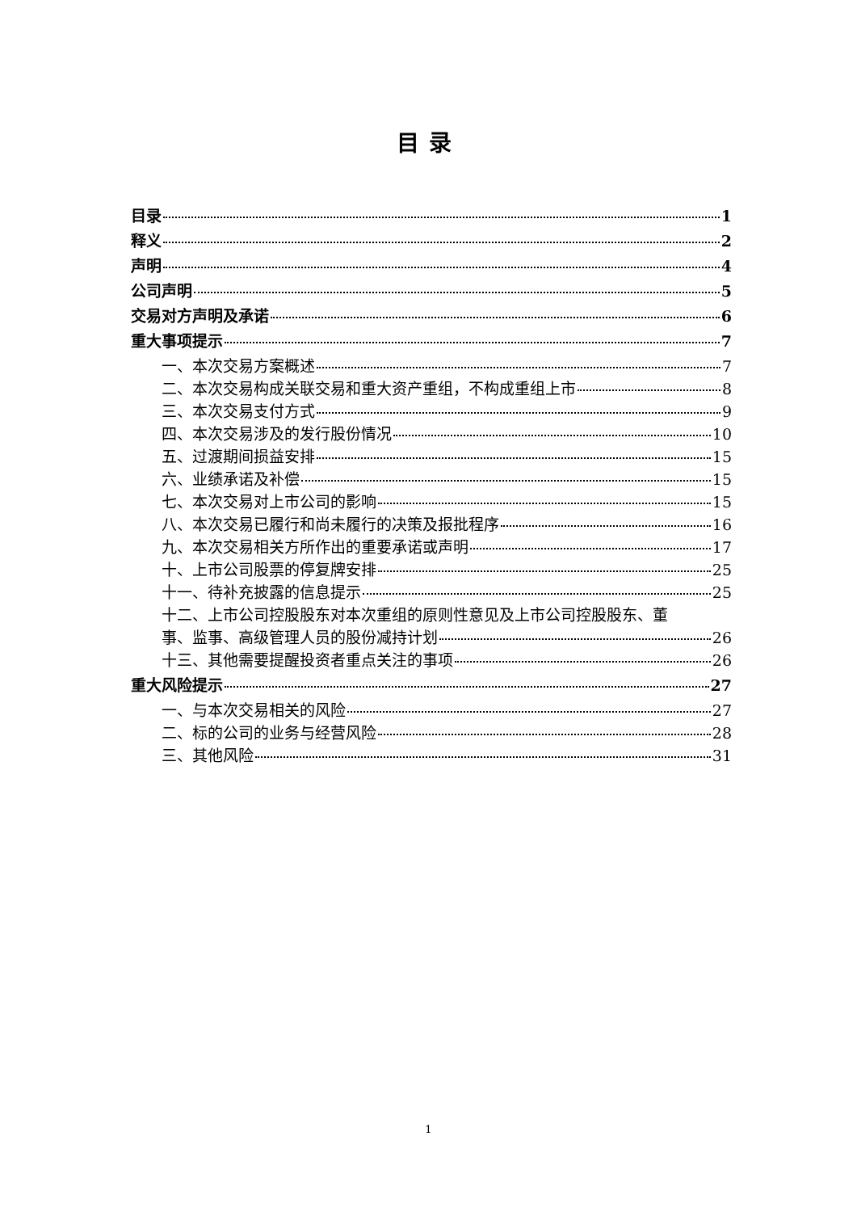目录
目录 1
释义 2
声明 4
公司声明 5
交易对方声明及承诺 6
重大事项提示 7
一、本次交易方案概述 7
二、本次交易构成关联交易和重大资产重组，不构成重组上市 8
三、本次交易支付方式 9
四、本次交易涉及的发行股份情况 10
五、过渡期间损益安排 15
六、业绩承诺及补偿 15
七、本次交易对上市公司的影响 15
八、本次交易已履行和尚未履行的决策及报批程序 16
九、本次交易相关方所作出的重要承诺或声明 17
十、上市公司股票的停复牌安排 25
十一、待补充披露的信息提示 25
十二、上市公司控股股东对本次重组的原则性意见及上市公司控股股东、董
事、监事、高级管理人员的股份减持计划 26
十三、其他需要提醒投资者重点关注的事项 26
重大风险提示 27
一、与本次交易相关的风险 27
二、标的公司的业务与经营风险 28
三、其他风险 31
1